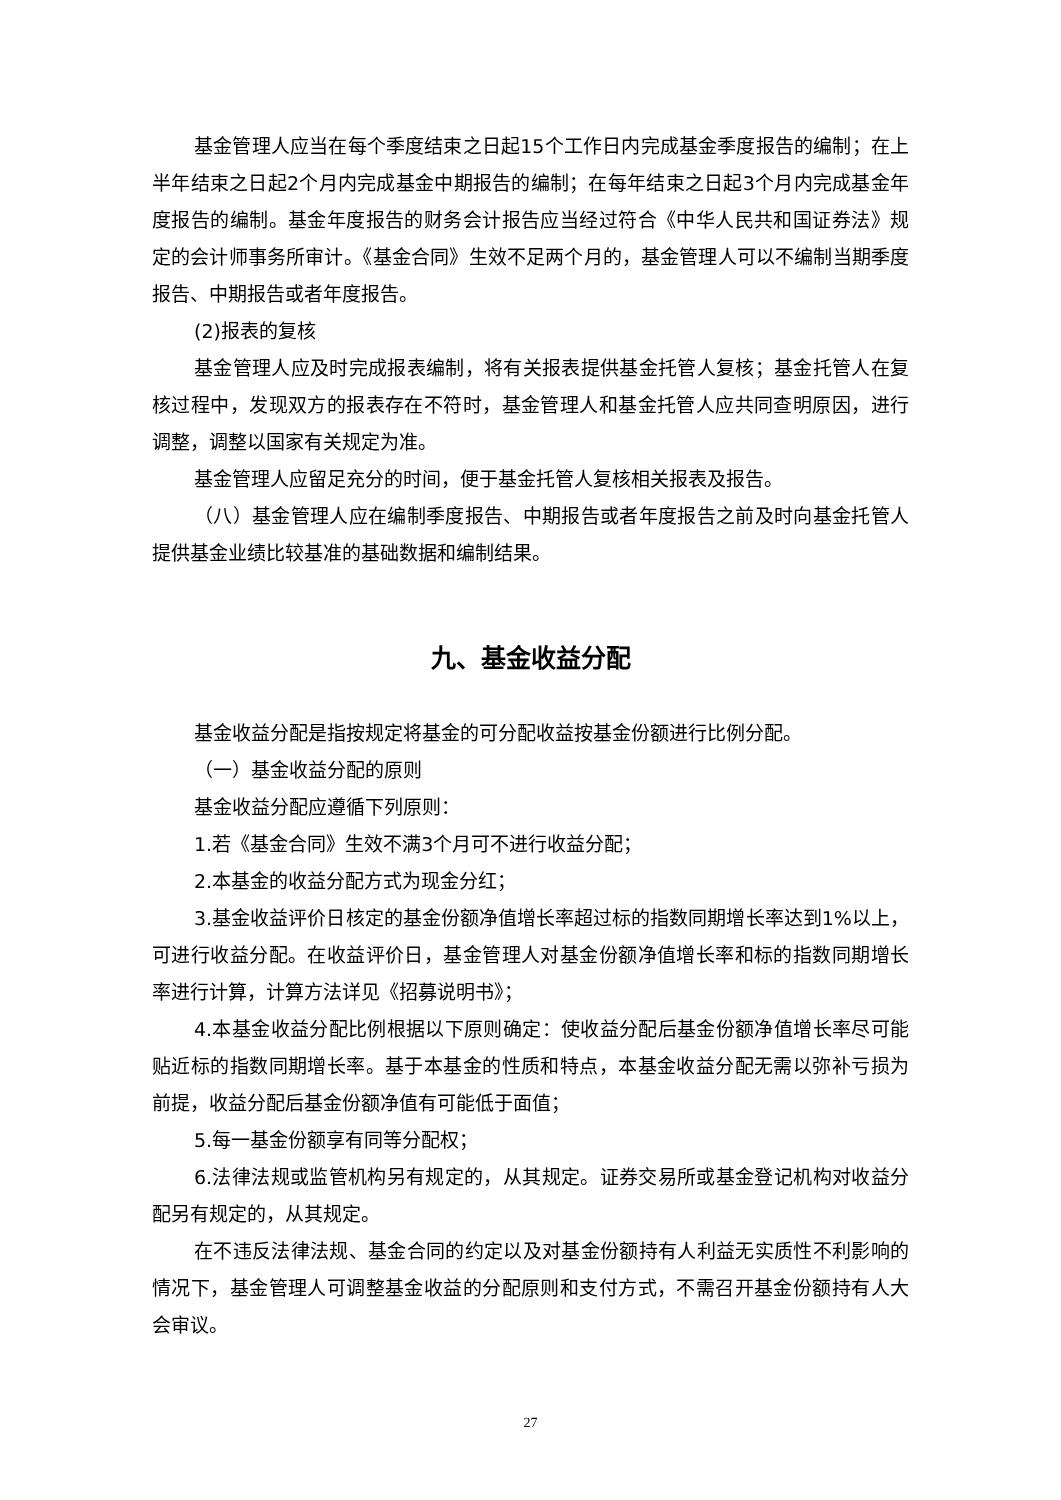基金管理人应当在每个季度结束之日起15个工作日内完成基金季度报告的编制；在上半年结束之日起2个月内完成基金中期报告的编制；在每年结束之日起3个月内完成基金年度报告的编制。基金年度报告的财务会计报告应当经过符合《中华人民共和国证券法》规定的会计师事务所审计。《基金合同》生效不足两个月的，基金管理人可以不编制当期季度报告、中期报告或者年度报告。
(2)报表的复核
基金管理人应及时完成报表编制，将有关报表提供基金托管人复核；基金托管人在复核过程中，发现双方的报表存在不符时，基金管理人和基金托管人应共同查明原因，进行调整，调整以国家有关规定为准。
基金管理人应留足充分的时间，便于基金托管人复核相关报表及报告。
（八）基金管理人应在编制季度报告、中期报告或者年度报告之前及时向基金托管人提供基金业绩比较基准的基础数据和编制结果。
九、基金收益分配
基金收益分配是指按规定将基金的可分配收益按基金份额进行比例分配。
（一）基金收益分配的原则
基金收益分配应遵循下列原则：
1.若《基金合同》生效不满3个月可不进行收益分配；
2.本基金的收益分配方式为现金分红；
3.基金收益评价日核定的基金份额净值增长率超过标的指数同期增长率达到1%以上，可进行收益分配。在收益评价日，基金管理人对基金份额净值增长率和标的指数同期增长率进行计算，计算方法详见《招募说明书》；
4.本基金收益分配比例根据以下原则确定：使收益分配后基金份额净值增长率尽可能贴近标的指数同期增长率。基于本基金的性质和特点，本基金收益分配无需以弥补亏损为前提，收益分配后基金份额净值有可能低于面值；
5.每一基金份额享有同等分配权；
6.法律法规或监管机构另有规定的，从其规定。证券交易所或基金登记机构对收益分配另有规定的，从其规定。
在不违反法律法规、基金合同的约定以及对基金份额持有人利益无实质性不利影响的情况下，基金管理人可调整基金收益的分配原则和支付方式，不需召开基金份额持有人大会审议。
27